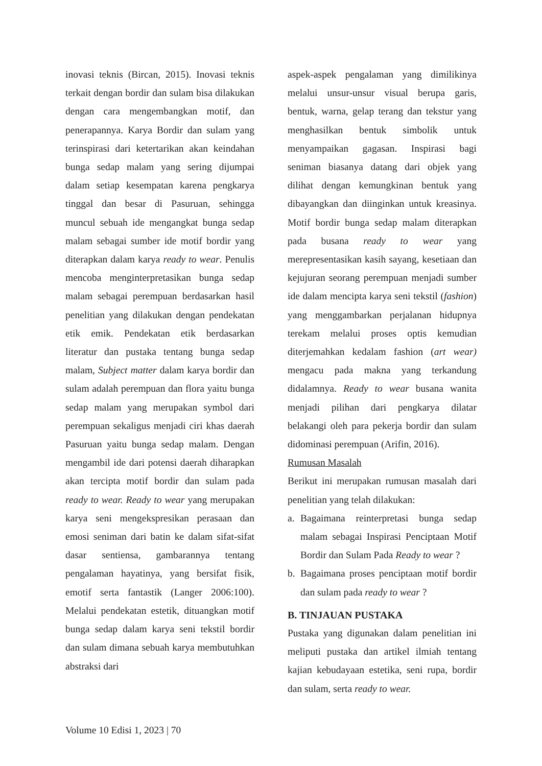inovasi teknis (Bircan, 2015). Inovasi teknis terkait dengan bordir dan sulam bisa dilakukan dengan cara mengembangkan motif, dan penerapannya. Karya Bordir dan sulam yang terinspirasi dari ketertarikan akan keindahan bunga sedap malam yang sering dijumpai dalam setiap kesempatan karena pengkarya tinggal dan besar di Pasuruan, sehingga muncul sebuah ide mengangkat bunga sedap malam sebagai sumber ide motif bordir yang diterapkan dalam karya ready to wear. Penulis mencoba menginterpretasikan bunga sedap malam sebagai perempuan berdasarkan hasil penelitian yang dilakukan dengan pendekatan etik emik. Pendekatan etik berdasarkan literatur dan pustaka tentang bunga sedap malam, Subject matter dalam karya bordir dan sulam adalah perempuan dan flora yaitu bunga sedap malam yang merupakan symbol dari perempuan sekaligus menjadi ciri khas daerah Pasuruan yaitu bunga sedap malam. Dengan mengambil ide dari potensi daerah diharapkan akan tercipta motif bordir dan sulam pada ready to wear. Ready to wear yang merupakan karya seni mengekspresikan perasaan dan emosi seniman dari batin ke dalam sifat-sifat dasar sentiensa, gambarannya tentang pengalaman hayatinya, yang bersifat fisik, emotif serta fantastik (Langer 2006:100). Melalui pendekatan estetik, dituangkan motif bunga sedap dalam karya seni tekstil bordir dan sulam dimana sebuah karya membutuhkan abstraksi dari
aspek-aspek pengalaman yang dimilikinya melalui unsur-unsur visual berupa garis, bentuk, warna, gelap terang dan tekstur yang menghasilkan bentuk simbolik untuk menyampaikan gagasan. Inspirasi bagi seniman biasanya datang dari objek yang dilihat dengan kemungkinan bentuk yang dibayangkan dan diinginkan untuk kreasinya. Motif bordir bunga sedap malam diterapkan pada busana ready to wear yang merepresentasikan kasih sayang, kesetiaan dan kejujuran seorang perempuan menjadi sumber ide dalam mencipta karya seni tekstil (fashion) yang menggambarkan perjalanan hidupnya terekam melalui proses optis kemudian diterjemahkan kedalam fashion (art wear) mengacu pada makna yang terkandung didalamnya. Ready to wear busana wanita menjadi pilihan dari pengkarya dilatar belakangi oleh para pekerja bordir dan sulam didominasi perempuan (Arifin, 2016).
Rumusan Masalah
Berikut ini merupakan rumusan masalah dari penelitian yang telah dilakukan:
a. Bagaimana reinterpretasi bunga sedap malam sebagai Inspirasi Penciptaan Motif Bordir dan Sulam Pada Ready to wear ?
b. Bagaimana proses penciptaan motif bordir dan sulam pada ready to wear ?
B. TINJAUAN PUSTAKA
Pustaka yang digunakan dalam penelitian ini meliputi pustaka dan artikel ilmiah tentang kajian kebudayaan estetika, seni rupa, bordir dan sulam, serta ready to wear.
Volume 10 Edisi 1, 2023 | 70